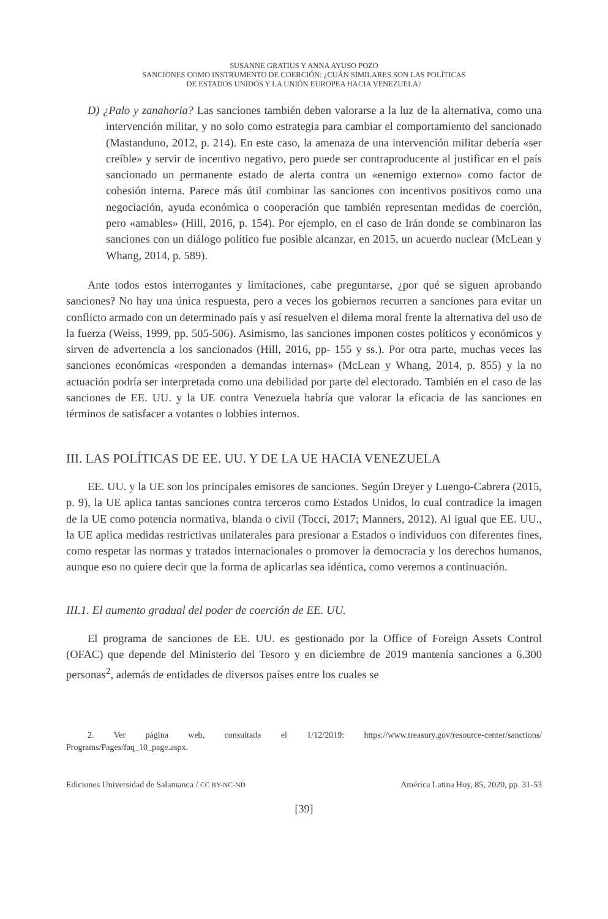SUSANNE GRATIUS Y ANNA AYUSO POZO
SANCIONES COMO INSTRUMENTO DE COERCIÓN: ¿CUÁN SIMILARES SON LAS POLÍTICAS
DE ESTADOS UNIDOS Y LA UNIÓN EUROPEA HACIA VENEZUELA?
D) ¿Palo y zanahoria? Las sanciones también deben valorarse a la luz de la alternativa, como una intervención militar, y no solo como estrategia para cambiar el comportamiento del sancionado (Mastanduno, 2012, p. 214). En este caso, la amenaza de una intervención militar debería «ser creíble» y servir de incentivo negativo, pero puede ser contraproducente al justificar en el país sancionado un permanente estado de alerta contra un «enemigo externo» como factor de cohesión interna. Parece más útil combinar las sanciones con incentivos positivos como una negociación, ayuda económica o cooperación que también representan medidas de coerción, pero «amables» (Hill, 2016, p. 154). Por ejemplo, en el caso de Irán donde se combinaron las sanciones con un diálogo político fue posible alcanzar, en 2015, un acuerdo nuclear (McLean y Whang, 2014, p. 589).
Ante todos estos interrogantes y limitaciones, cabe preguntarse, ¿por qué se siguen aprobando sanciones? No hay una única respuesta, pero a veces los gobiernos recurren a sanciones para evitar un conflicto armado con un determinado país y así resuelven el dilema moral frente la alternativa del uso de la fuerza (Weiss, 1999, pp. 505-506). Asimismo, las sanciones imponen costes políticos y económicos y sirven de advertencia a los sancionados (Hill, 2016, pp- 155 y ss.). Por otra parte, muchas veces las sanciones económicas «responden a demandas internas» (McLean y Whang, 2014, p. 855) y la no actuación podría ser interpretada como una debilidad por parte del electorado. También en el caso de las sanciones de EE. UU. y la UE contra Venezuela habría que valorar la eficacia de las sanciones en términos de satisfacer a votantes o lobbies internos.
III. LAS POLÍTICAS DE EE. UU. Y DE LA UE HACIA VENEZUELA
EE. UU. y la UE son los principales emisores de sanciones. Según Dreyer y Luengo-Cabrera (2015, p. 9), la UE aplica tantas sanciones contra terceros como Estados Unidos, lo cual contradice la imagen de la UE como potencia normativa, blanda o civil (Tocci, 2017; Manners, 2012). Al igual que EE. UU., la UE aplica medidas restrictivas unilaterales para presionar a Estados o individuos con diferentes fines, como respetar las normas y tratados internacionales o promover la democracia y los derechos humanos, aunque eso no quiere decir que la forma de aplicarlas sea idéntica, como veremos a continuación.
III.1. El aumento gradual del poder de coerción de EE. UU.
El programa de sanciones de EE. UU. es gestionado por la Office of Foreign Assets Control (OFAC) que depende del Ministerio del Tesoro y en diciembre de 2019 mantenía sanciones a 6.300 personas<sup>2</sup>, además de entidades de diversos países entre los cuales se
2. Ver página web, consultada el 1/12/2019: https://www.treasury.gov/resource-center/sanctions/ Programs/Pages/faq_10_page.aspx.
Ediciones Universidad de Salamanca / CC BY-NC-ND América Latina Hoy, 85, 2020, pp. 31-53
[39]